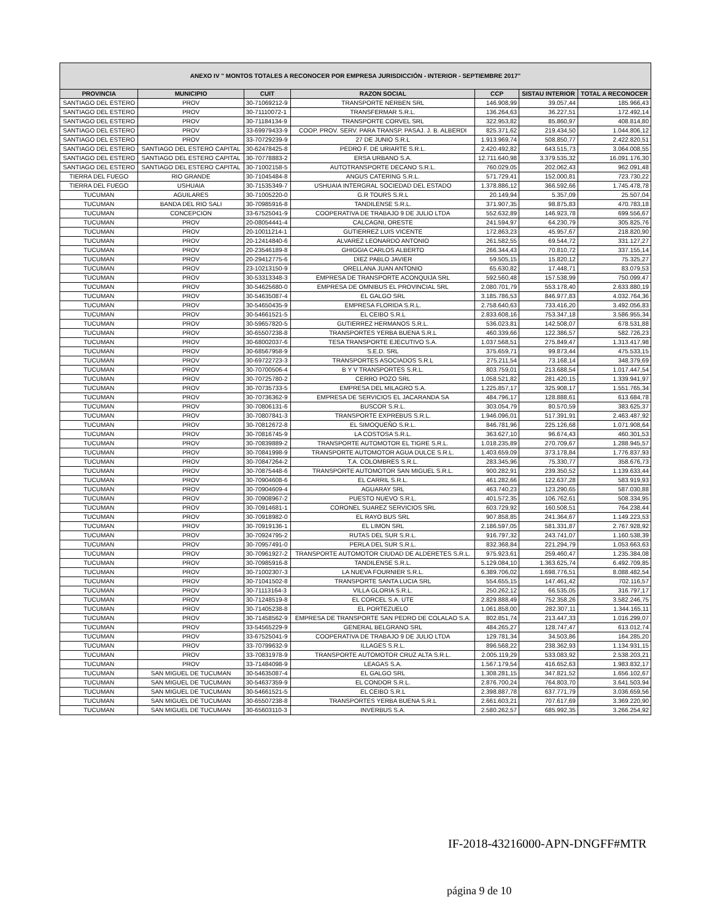| ANEXO IV " MONTOS TOTALES A RECONOCER POR EMPRESA JURISDICCIÓN - INTERIOR - SEPTIEMBRE 2017" | | | | | | |
| --- | --- | --- | --- | --- | --- | --- |
| PROVINCIA | MUNICIPIO | CUIT | RAZON SOCIAL | CCP | SISTAU INTERIOR | TOTAL A RECONOCER |
| SANTIAGO DEL ESTERO | PROV | 30-71069212-9 | TRANSPORTE NERBEN SRL | 146.908,99 | 39.057,44 | 185.966,43 |
| SANTIAGO DEL ESTERO | PROV | 30-71110072-1 | TRANSFERMAR S.R.L. | 136.264,63 | 36.227,51 | 172.492,14 |
| SANTIAGO DEL ESTERO | PROV | 30-71184134-9 | TRANSPORTE CORVEL SRL | 322.953,82 | 85.860,97 | 408.814,80 |
| SANTIAGO DEL ESTERO | PROV | 33-69979433-9 | COOP. PROV. SERV. PARA TRANSP. PASAJ. J. B. ALBERDI | 825.371,62 | 219.434,50 | 1.044.806,12 |
| SANTIAGO DEL ESTERO | PROV | 33-70729239-9 | 27 DE JUNIO S.R.L | 1.913.969,74 | 508.850,77 | 2.422.820,51 |
| SANTIAGO DEL ESTERO | SANTIAGO DEL ESTERO CAPITAL | 30-62478425-8 | PEDRO F. DE URIARTE S.R.L. | 2.420.492,82 | 643.515,73 | 3.064.008,55 |
| SANTIAGO DEL ESTERO | SANTIAGO DEL ESTERO CAPITAL | 30-70778883-2 | ERSA URBANO S.A. | 12.711.640,98 | 3.379.535,32 | 16.091.176,30 |
| SANTIAGO DEL ESTERO | SANTIAGO DEL ESTERO CAPITAL | 30-71002158-5 | AUTOTRANSPORTE DECANO S.R.L. | 760.029,05 | 202.062,43 | 962.091,48 |
| TIERRA DEL FUEGO | RIO GRANDE | 30-71045484-8 | ANGUS CATERING S.R.L. | 571.729,41 | 152.000,81 | 723.730,22 |
| TIERRA DEL FUEGO | USHUAIA | 30-71535349-7 | USHUAIA INTERGRAL SOCIEDAD DEL ESTADO | 1.378.886,12 | 366.592,66 | 1.745.478,78 |
| TUCUMAN | AGUILARES | 30-71005220-0 | G.R TOURS S.R.L | 20.149,94 | 5.357,09 | 25.507,04 |
| TUCUMAN | BANDA DEL RIO SALI | 30-70985916-8 | TANDILENSE S.R.L. | 371.907,35 | 98.875,83 | 470.783,18 |
| TUCUMAN | CONCEPCION | 33-67525041-9 | COOPERATIVA DE TRABAJO 9 DE JULIO LTDA | 552.632,89 | 146.923,78 | 699.556,67 |
| TUCUMAN | PROV | 20-08054441-4 | CALCAGNI, ORESTE | 241.594,97 | 64.230,79 | 305.825,76 |
| TUCUMAN | PROV | 20-10011214-1 | GUTIERREZ LUIS VICENTE | 172.863,23 | 45.957,67 | 218.820,90 |
| TUCUMAN | PROV | 20-12414840-6 | ALVAREZ LEONARDO ANTONIO | 261.582,55 | 69.544,72 | 331.127,27 |
| TUCUMAN | PROV | 20-23546189-8 | GHIGGIA CARLOS ALBERTO | 266.344,43 | 70.810,72 | 337.155,14 |
| TUCUMAN | PROV | 20-29412775-6 | DIEZ PABLO JAVIER | 59.505,15 | 15.820,12 | 75.325,27 |
| TUCUMAN | PROV | 23-10213150-9 | ORELLANA JUAN ANTONIO | 65.630,82 | 17.448,71 | 83.079,53 |
| TUCUMAN | PROV | 30-53313348-3 | EMPRESA DE TRANSPORTE ACONQUIJA SRL | 592.560,48 | 157.538,99 | 750.099,47 |
| TUCUMAN | PROV | 30-54625680-0 | EMPRESA DE OMNIBUS EL PROVINCIAL SRL | 2.080.701,79 | 553.178,40 | 2.633.880,19 |
| TUCUMAN | PROV | 30-54635087-4 | EL GALGO SRL | 3.185.786,53 | 846.977,83 | 4.032.764,36 |
| TUCUMAN | PROV | 30-54650435-9 | EMPRESA FLORIDA S.R.L. | 2.758.640,63 | 733.416,20 | 3.492.056,83 |
| TUCUMAN | PROV | 30-54661521-5 | EL CEIBO S.R.L | 2.833.608,16 | 753.347,18 | 3.586.955,34 |
| TUCUMAN | PROV | 30-59657820-5 | GUTIERREZ HERMANOS S.R.L. | 536.023,81 | 142.508,07 | 678.531,88 |
| TUCUMAN | PROV | 30-65507238-8 | TRANSPORTES YERBA BUENA S.R.L | 460.339,66 | 122.386,57 | 582.726,23 |
| TUCUMAN | PROV | 30-68002037-6 | TESA TRANSPORTE EJECUTIVO S.A. | 1.037.568,51 | 275.849,47 | 1.313.417,98 |
| TUCUMAN | PROV | 30-68567958-9 | S.E.D. SRL | 375.659,71 | 99.873,44 | 475.533,15 |
| TUCUMAN | PROV | 30-69722723-3 | TRANSPORTES ASOCIADOS S.R.L | 275.211,54 | 73.168,14 | 348.379,69 |
| TUCUMAN | PROV | 30-70700506-4 | B Y V TRANSPORTES S.R.L. | 803.759,01 | 213.688,54 | 1.017.447,54 |
| TUCUMAN | PROV | 30-70725780-2 | CERRO POZO SRL | 1.058.521,82 | 281.420,15 | 1.339.941,97 |
| TUCUMAN | PROV | 30-70735733-5 | EMPRESA DEL MILAGRO S.A. | 1.225.857,17 | 325.908,17 | 1.551.765,34 |
| TUCUMAN | PROV | 30-70736362-9 | EMPRESA DE SERVICIOS EL JACARANDA SA | 484.796,17 | 128.888,61 | 613.684,78 |
| TUCUMAN | PROV | 30-70806131-6 | BUSCOR S.R.L. | 303.054,79 | 80.570,59 | 383.625,37 |
| TUCUMAN | PROV | 30-70807841-3 | TRANSPORTE EXPREBUS S.R.L. | 1.946.096,01 | 517.391,91 | 2.463.487,92 |
| TUCUMAN | PROV | 30-70812672-8 | EL SIMOQUEÑO S.R.L. | 846.781,96 | 225.126,68 | 1.071.908,64 |
| TUCUMAN | PROV | 30-70816745-9 | LA COSTOSA S.R.L. | 363.627,10 | 96.674,43 | 460.301,53 |
| TUCUMAN | PROV | 30-70839889-2 | TRANSPORTE AUTOMOTOR EL TIGRE S.R.L. | 1.018.235,89 | 270.709,67 | 1.288.945,57 |
| TUCUMAN | PROV | 30-70841998-9 | TRANSPORTE AUTOMOTOR AGUA DULCE S.R.L. | 1.403.659,09 | 373.178,84 | 1.776.837,93 |
| TUCUMAN | PROV | 30-70847264-2 | T.A. COLOMBRES S.R.L. | 283.345,96 | 75.330,77 | 358.676,73 |
| TUCUMAN | PROV | 30-70875448-6 | TRANSPORTE AUTOMOTOR SAN MIGUEL S.R.L. | 900.282,91 | 239.350,52 | 1.139.633,44 |
| TUCUMAN | PROV | 30-70904608-6 | EL CARRIL S.R.L. | 461.282,66 | 122.637,28 | 583.919,93 |
| TUCUMAN | PROV | 30-70904609-4 | AGUARAY SRL | 463.740,23 | 123.290,65 | 587.030,88 |
| TUCUMAN | PROV | 30-70908967-2 | PUESTO NUEVO S.R.L. | 401.572,35 | 106.762,61 | 508.334,95 |
| TUCUMAN | PROV | 30-70914681-1 | CORONEL SUAREZ SERVICIOS SRL | 603.729,92 | 160.508,51 | 764.238,44 |
| TUCUMAN | PROV | 30-70918982-0 | EL RAYO BUS SRL | 907.858,85 | 241.364,67 | 1.149.223,53 |
| TUCUMAN | PROV | 30-70919136-1 | EL LIMON SRL | 2.186.597,05 | 581.331,87 | 2.767.928,92 |
| TUCUMAN | PROV | 30-70924795-2 | RUTAS DEL SUR S.R.L. | 916.797,32 | 243.741,07 | 1.160.538,39 |
| TUCUMAN | PROV | 30-70957491-0 | PERLA DEL SUR S.R.L. | 832.368,84 | 221.294,79 | 1.053.663,63 |
| TUCUMAN | PROV | 30-70961927-2 | TRANSPORTE AUTOMOTOR CIUDAD DE ALDERETES S.R.L. | 975.923,61 | 259.460,47 | 1.235.384,08 |
| TUCUMAN | PROV | 30-70985916-8 | TANDILENSE S.R.L. | 5.129.084,10 | 1.363.625,74 | 6.492.709,85 |
| TUCUMAN | PROV | 30-71002307-3 | LA NUEVA FOURNIER S.R.L. | 6.389.706,02 | 1.698.776,51 | 8.088.482,54 |
| TUCUMAN | PROV | 30-71041502-8 | TRANSPORTE SANTA LUCIA SRL | 554.655,15 | 147.461,42 | 702.116,57 |
| TUCUMAN | PROV | 30-71113164-3 | VILLA GLORIA S.R.L. | 250.262,12 | 66.535,05 | 316.797,17 |
| TUCUMAN | PROV | 30-71248519-8 | EL CORCEL S.A. UTE | 2.829.888,49 | 752.358,26 | 3.582.246,75 |
| TUCUMAN | PROV | 30-71405238-8 | EL PORTEZUELO | 1.061.858,00 | 282.307,11 | 1.344.165,11 |
| TUCUMAN | PROV | 30-71458562-9 | EMPRESA DE TRANSPORTE SAN PEDRO DE COLALAO S.A. | 802.851,74 | 213.447,33 | 1.016.299,07 |
| TUCUMAN | PROV | 33-54565229-9 | GENERAL BELGRANO SRL | 484.265,27 | 128.747,47 | 613.012,74 |
| TUCUMAN | PROV | 33-67525041-9 | COOPERATIVA DE TRABAJO 9 DE JULIO LTDA | 129.781,34 | 34.503,86 | 164.285,20 |
| TUCUMAN | PROV | 33-70799632-9 | ILLAGES S.R.L. | 896.568,22 | 238.362,93 | 1.134.931,15 |
| TUCUMAN | PROV | 33-70831978-9 | TRANSPORTE AUTOMOTOR CRUZ ALTA S.R.L. | 2.005.119,29 | 533.083,92 | 2.538.203,21 |
| TUCUMAN | PROV | 33-71484098-9 | LEAGAS S.A. | 1.567.179,54 | 416.652,63 | 1.983.832,17 |
| TUCUMAN | SAN MIGUEL DE TUCUMAN | 30-54635087-4 | EL GALGO SRL | 1.308.281,15 | 347.821,52 | 1.656.102,67 |
| TUCUMAN | SAN MIGUEL DE TUCUMAN | 30-54637359-9 | EL CONDOR S.R.L. | 2.876.700,24 | 764.803,70 | 3.641.503,94 |
| TUCUMAN | SAN MIGUEL DE TUCUMAN | 30-54661521-5 | EL CEIBO S.R.L | 2.398.887,78 | 637.771,79 | 3.036.659,56 |
| TUCUMAN | SAN MIGUEL DE TUCUMAN | 30-65507238-8 | TRANSPORTES YERBA BUENA S.R.L | 2.661.603,21 | 707.617,69 | 3.369.220,90 |
| TUCUMAN | SAN MIGUEL DE TUCUMAN | 30-65603110-3 | INVERBUS S.A. | 2.580.262,57 | 685.992,35 | 3.266.254,92 |
IF-2018-43216000-APN-DNGFF#MTR
página 9 de 10